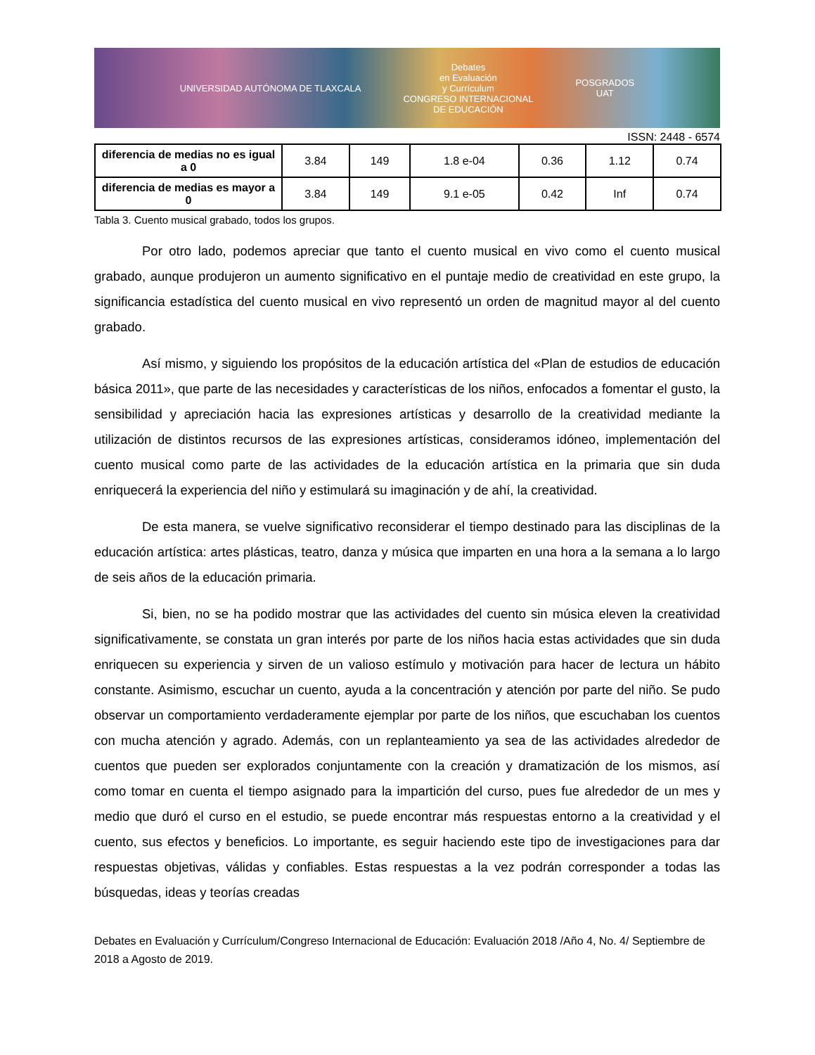UNIVERSIDAD AUTÓNOMA DE TLAXCALA
Debates
en Evaluación
y Currículum
CONGRESO INTERNACIONAL
DE EDUCACIÓN
POSGRADOS
UAT
ISSN: 2448 - 6574
| diferencia de medias no es igual a 0 | 3.84 | 149 | 1.8 e-04 | 0.36 | 1.12 | 0.74 |
| diferencia de medias es mayor a 0 | 3.84 | 149 | 9.1 e-05 | 0.42 | Inf | 0.74 |
Tabla 3. Cuento musical grabado, todos los grupos.
Por otro lado, podemos apreciar que tanto el cuento musical en vivo como el cuento musical grabado, aunque produjeron un aumento significativo en el puntaje medio de creatividad en este grupo, la significancia estadística del cuento musical en vivo representó un orden de magnitud mayor al del cuento grabado.
Así mismo, y siguiendo los propósitos de la educación artística del «Plan de estudios de educación básica 2011», que parte de las necesidades y características de los niños, enfocados a fomentar el gusto, la sensibilidad y apreciación hacia las expresiones artísticas y desarrollo de la creatividad mediante la utilización de distintos recursos de las expresiones artísticas, consideramos idóneo, implementación del cuento musical como parte de las actividades de la educación artística en la primaria que sin duda enriquecerá la experiencia del niño y estimulará su imaginación y de ahí, la creatividad.
De esta manera, se vuelve significativo reconsiderar el tiempo destinado para las disciplinas de la educación artística: artes plásticas, teatro, danza y música que imparten en una hora a la semana a lo largo de seis años de la educación primaria.
Si, bien, no se ha podido mostrar que las actividades del cuento sin música eleven la creatividad significativamente, se constata un gran interés por parte de los niños hacia estas actividades que sin duda enriquecen su experiencia y sirven de un valioso estímulo y motivación para hacer de lectura un hábito constante. Asimismo, escuchar un cuento, ayuda a la concentración y atención por parte del niño. Se pudo observar un comportamiento verdaderamente ejemplar por parte de los niños, que escuchaban los cuentos con mucha atención y agrado. Además, con un replanteamiento ya sea de las actividades alrededor de cuentos que pueden ser explorados conjuntamente con la creación y dramatización de los mismos, así como tomar en cuenta el tiempo asignado para la impartición del curso, pues fue alrededor de un mes y medio que duró el curso en el estudio, se puede encontrar más respuestas entorno a la creatividad y el cuento, sus efectos y beneficios. Lo importante, es seguir haciendo este tipo de investigaciones para dar respuestas objetivas, válidas y confiables. Estas respuestas a la vez podrán corresponder a todas las búsquedas, ideas y teorías creadas
Debates en Evaluación y Currículum/Congreso Internacional de Educación: Evaluación 2018 /Año 4, No. 4/ Septiembre de 2018 a Agosto de 2019.